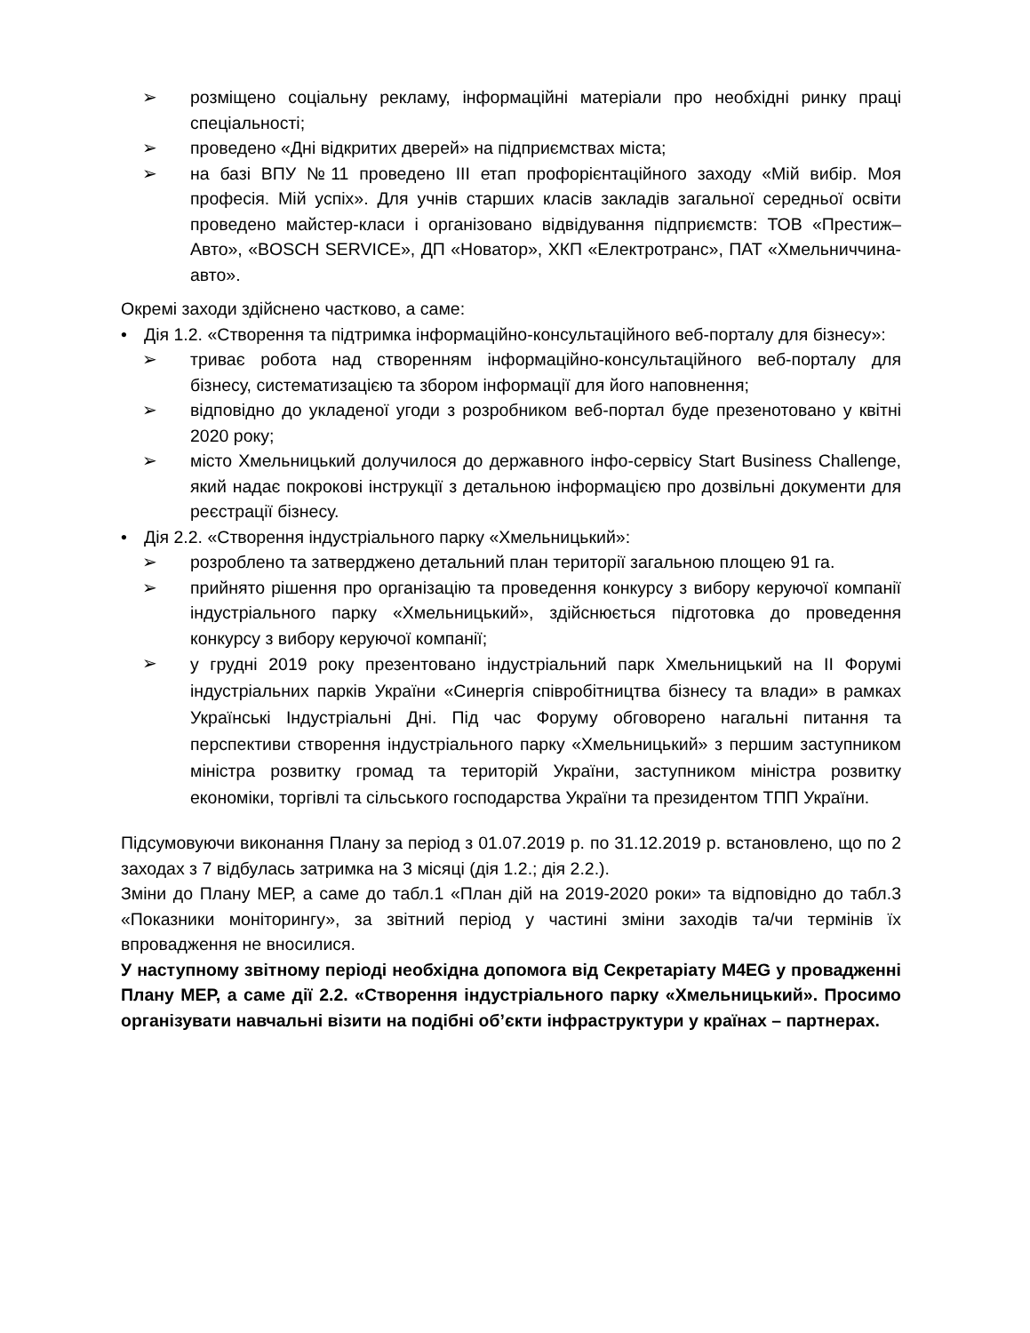➢ розміщено соціальну рекламу, інформаційні матеріали про необхідні ринку праці спеціальності;
➢ проведено «Дні відкритих дверей» на підприємствах міста;
➢ на базі ВПУ №11 проведено III етап профорієнтаційного заходу «Мій вибір. Моя професія. Мій успіх». Для учнів старших класів закладів загальної середньої освіти проведено майстер-класи і організовано відвідування підприємств: ТОВ «Престиж–Авто», «BOSCH SERVICE», ДП «Новатор», ХКП «Електротранс», ПАТ «Хмельниччина-авто».
Окремі заходи здійснено частково, а саме:
• Дія 1.2. «Створення та підтримка інформаційно-консультаційного веб-порталу для бізнесу»:
➢ триває робота над створенням інформаційно-консультаційного веб-порталу для бізнесу, систематизацією та збором інформації для його наповнення;
➢ відповідно до укладеної угоди з розробником веб-портал буде презенотовано у квітні 2020 року;
➢ місто Хмельницький долучилося до державного інфо-сервісу Start Business Challenge, який надає покрокові інструкції з детальною інформацією про дозвільні документи для реєстрації бізнесу.
• Дія 2.2. «Створення індустріального парку «Хмельницький»:
➢ розроблено та затверджено детальний план території загальною площею 91 га.
➢ прийнято рішення про організацію та проведення конкурсу з вибору керуючої компанії індустріального парку «Хмельницький», здійснюється підготовка до проведення конкурсу з вибору керуючої компанії;
➢
у грудні 2019 року презентовано індустріальний парк Хмельницький на ІІ Форумі індустріальних парків України «Синергія співробітництва бізнесу та влади» в рамках Українські Індустріальні Дні. Під час Форуму обговорено нагальні питання та перспективи створення індустріального парку «Хмельницький» з першим заступником міністра розвитку громад та територій України, заступником міністра розвитку економіки, торгівлі та сільського господарства України та президентом ТПП України.
Підсумовуючи виконання Плану за період з 01.07.2019 р. по 31.12.2019 р. встановлено, що по 2 заходах з 7 відбулась затримка на 3 місяці (дія 1.2.; дія 2.2.).
Зміни до Плану МЕР, а саме до табл.1 «План дій на 2019-2020 роки» та відповідно до табл.3 «Показники моніторингу», за звітний період у частині зміни заходів та/чи термінів їх впровадження не вносилися.
У наступному звітному періоді необхідна допомога від Секретаріату M4EG у провадженні Плану МЕР, а саме дії 2.2. «Створення індустріального парку «Хмельницький». Просимо організувати навчальні візити на подібні об’єкти інфраструктури у країнах – партнерах.